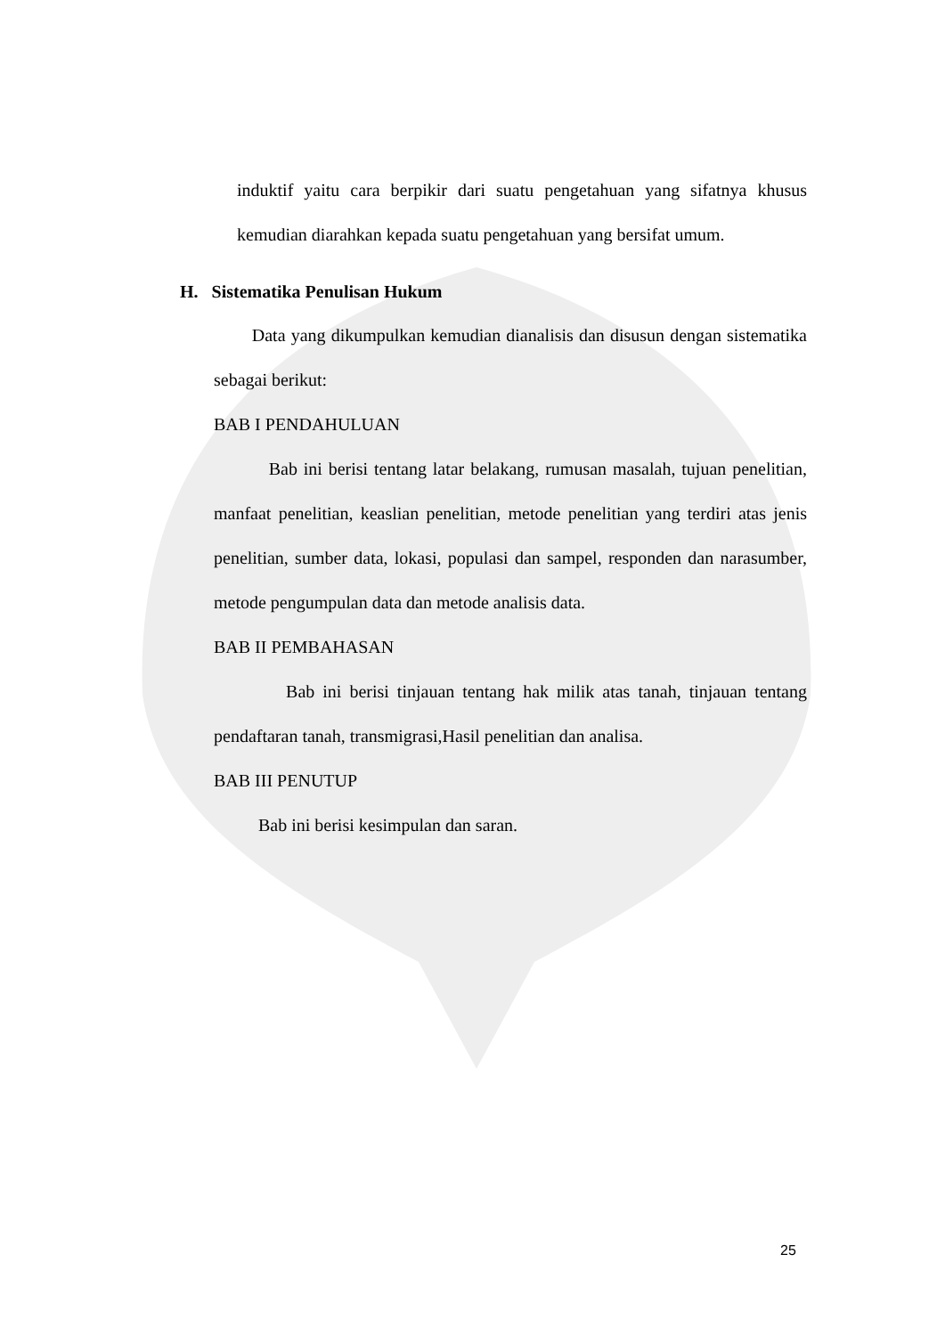induktif yaitu cara berpikir dari suatu pengetahuan yang sifatnya khusus kemudian diarahkan kepada suatu pengetahuan yang bersifat umum.
H. Sistematika Penulisan Hukum
Data yang dikumpulkan kemudian dianalisis dan disusun dengan sistematika sebagai berikut:
BAB I PENDAHULUAN
Bab ini berisi tentang latar belakang, rumusan masalah, tujuan penelitian, manfaat penelitian, keaslian penelitian, metode penelitian yang terdiri atas jenis penelitian, sumber data, lokasi, populasi dan sampel, responden dan narasumber, metode pengumpulan data dan metode analisis data.
BAB II PEMBAHASAN
Bab ini berisi tinjauan tentang hak milik atas tanah, tinjauan tentang pendaftaran tanah, transmigrasi,Hasil penelitian dan analisa.
BAB III PENUTUP
Bab ini berisi kesimpulan dan saran.
25